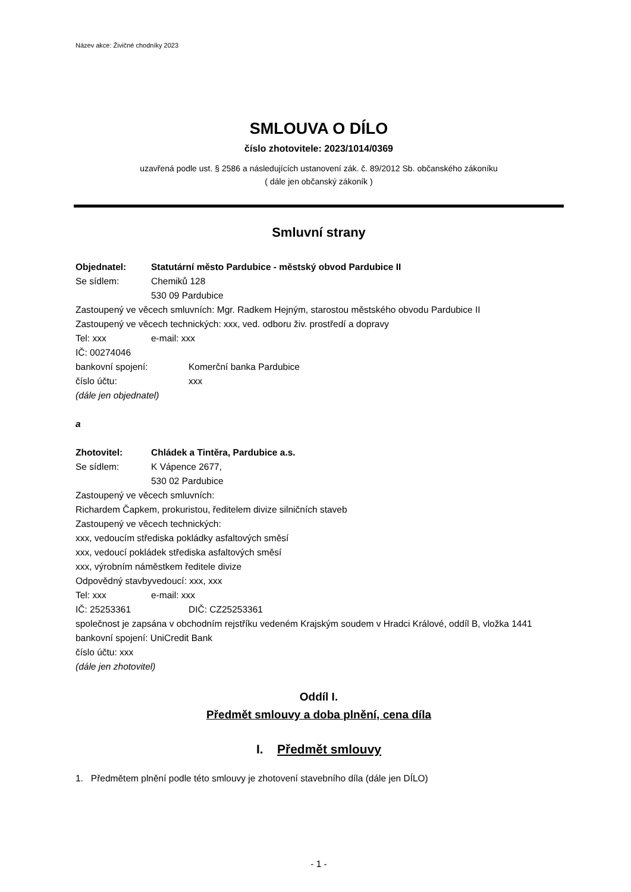Název akce: Živičné chodníky 2023
SMLOUVA O DÍLO
číslo zhotovitele: 2023/1014/0369
uzavřená podle ust. § 2586 a následujících ustanovení zák. č. 89/2012 Sb. občanského zákoníku
( dále jen občanský zákoník )
Smluvní strany
Objednatel: Statutární město Pardubice - městský obvod Pardubice II
Se sídlem: Chemiků 128
530 09 Pardubice
Zastoupený ve věcech smluvních: Mgr. Radkem Hejným, starostou městského obvodu Pardubice II
Zastoupený ve věcech technických: xxx, ved. odboru živ. prostředí a dopravy
Tel: xxx e-mail: xxx
IČ: 00274046
bankovní spojení: Komerční banka Pardubice
číslo účtu: xxx
(dále jen objednatel)
a
Zhotovitel: Chládek a Tintěra, Pardubice a.s.
Se sídlem: K Vápence 2677,
530 02 Pardubice
Zastoupený ve věcech smluvních:
Richardem Čapkem, prokuristou, ředitelem divize silničních staveb
Zastoupený ve věcech technických:
xxx, vedoucím střediska pokládky asfaltových směsí
xxx, vedoucí pokládek střediska asfaltových směsí
xxx, výrobním náměstkem ředitele divize
Odpovědný stavbyvedoucí: xxx, xxx
Tel: xxx e-mail: xxx
IČ: 25253361 DIČ: CZ25253361
společnost je zapsána v obchodním rejstříku vedeném Krajským soudem v Hradci Králové, oddíl B, vložka 1441
bankovní spojení: UniCredit Bank
číslo účtu: xxx
(dále jen zhotovitel)
Oddíl I.
Předmět smlouvy a doba plnění, cena díla
I. Předmět smlouvy
1. Předmětem plnění podle této smlouvy je zhotovení stavebního díla (dále jen DÍLO)
- 1 -